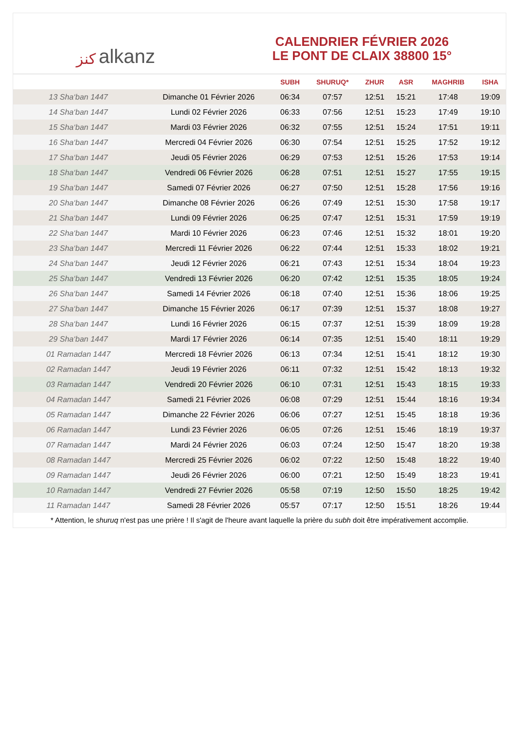ﻛﻨﺰ alkanz
CALENDRIER FÉVRIER 2026
LE PONT DE CLAIX 38800 15°
| | | SUBH | SHURUQ* | ZHUR | ASR | MAGHRIB | ISHA |
| --- | --- | --- | --- | --- | --- | --- | --- |
| 13 Sha‘ban 1447 | Dimanche 01 Février 2026 | 06:34 | 07:57 | 12:51 | 15:21 | 17:48 | 19:09 |
| 14 Sha‘ban 1447 | Lundi 02 Février 2026 | 06:33 | 07:56 | 12:51 | 15:23 | 17:49 | 19:10 |
| 15 Sha‘ban 1447 | Mardi 03 Février 2026 | 06:32 | 07:55 | 12:51 | 15:24 | 17:51 | 19:11 |
| 16 Sha‘ban 1447 | Mercredi 04 Février 2026 | 06:30 | 07:54 | 12:51 | 15:25 | 17:52 | 19:12 |
| 17 Sha‘ban 1447 | Jeudi 05 Février 2026 | 06:29 | 07:53 | 12:51 | 15:26 | 17:53 | 19:14 |
| 18 Sha‘ban 1447 | Vendredi 06 Février 2026 | 06:28 | 07:51 | 12:51 | 15:27 | 17:55 | 19:15 |
| 19 Sha‘ban 1447 | Samedi 07 Février 2026 | 06:27 | 07:50 | 12:51 | 15:28 | 17:56 | 19:16 |
| 20 Sha‘ban 1447 | Dimanche 08 Février 2026 | 06:26 | 07:49 | 12:51 | 15:30 | 17:58 | 19:17 |
| 21 Sha‘ban 1447 | Lundi 09 Février 2026 | 06:25 | 07:47 | 12:51 | 15:31 | 17:59 | 19:19 |
| 22 Sha‘ban 1447 | Mardi 10 Février 2026 | 06:23 | 07:46 | 12:51 | 15:32 | 18:01 | 19:20 |
| 23 Sha‘ban 1447 | Mercredi 11 Février 2026 | 06:22 | 07:44 | 12:51 | 15:33 | 18:02 | 19:21 |
| 24 Sha‘ban 1447 | Jeudi 12 Février 2026 | 06:21 | 07:43 | 12:51 | 15:34 | 18:04 | 19:23 |
| 25 Sha‘ban 1447 | Vendredi 13 Février 2026 | 06:20 | 07:42 | 12:51 | 15:35 | 18:05 | 19:24 |
| 26 Sha‘ban 1447 | Samedi 14 Février 2026 | 06:18 | 07:40 | 12:51 | 15:36 | 18:06 | 19:25 |
| 27 Sha‘ban 1447 | Dimanche 15 Février 2026 | 06:17 | 07:39 | 12:51 | 15:37 | 18:08 | 19:27 |
| 28 Sha‘ban 1447 | Lundi 16 Février 2026 | 06:15 | 07:37 | 12:51 | 15:39 | 18:09 | 19:28 |
| 29 Sha‘ban 1447 | Mardi 17 Février 2026 | 06:14 | 07:35 | 12:51 | 15:40 | 18:11 | 19:29 |
| 01 Ramadan 1447 | Mercredi 18 Février 2026 | 06:13 | 07:34 | 12:51 | 15:41 | 18:12 | 19:30 |
| 02 Ramadan 1447 | Jeudi 19 Février 2026 | 06:11 | 07:32 | 12:51 | 15:42 | 18:13 | 19:32 |
| 03 Ramadan 1447 | Vendredi 20 Février 2026 | 06:10 | 07:31 | 12:51 | 15:43 | 18:15 | 19:33 |
| 04 Ramadan 1447 | Samedi 21 Février 2026 | 06:08 | 07:29 | 12:51 | 15:44 | 18:16 | 19:34 |
| 05 Ramadan 1447 | Dimanche 22 Février 2026 | 06:06 | 07:27 | 12:51 | 15:45 | 18:18 | 19:36 |
| 06 Ramadan 1447 | Lundi 23 Février 2026 | 06:05 | 07:26 | 12:51 | 15:46 | 18:19 | 19:37 |
| 07 Ramadan 1447 | Mardi 24 Février 2026 | 06:03 | 07:24 | 12:50 | 15:47 | 18:20 | 19:38 |
| 08 Ramadan 1447 | Mercredi 25 Février 2026 | 06:02 | 07:22 | 12:50 | 15:48 | 18:22 | 19:40 |
| 09 Ramadan 1447 | Jeudi 26 Février 2026 | 06:00 | 07:21 | 12:50 | 15:49 | 18:23 | 19:41 |
| 10 Ramadan 1447 | Vendredi 27 Février 2026 | 05:58 | 07:19 | 12:50 | 15:50 | 18:25 | 19:42 |
| 11 Ramadan 1447 | Samedi 28 Février 2026 | 05:57 | 07:17 | 12:50 | 15:51 | 18:26 | 19:44 |
* Attention, le shuruq n'est pas une prière ! Il s'agit de l'heure avant laquelle la prière du subh doit être impérativement accomplie.